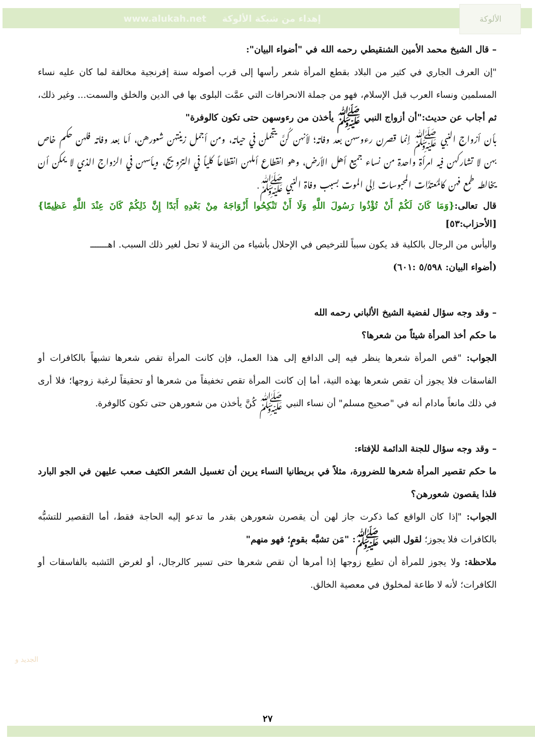www.alukah.net إهداء من شبكة الألوكة الألوكة
– قال الشيخ محمد الأمين الشنقيطي رحمه الله في "أضواء البيان":
"إن العرف الجاري في كثير من البلاد بقطع المرأة شعر رأسها إلى قرب أصوله سنة إفرنجية مخالفة لما كان عليه نساء المسلمين ونساء العرب قبل الإسلام، فهو من جملة الانحرافات التي عمَّت البلوى بها في الدين والخلق والسمت... وغير ذلك، ثم أجاب عن حديث:"أن أزواج النبي ﷺ يأخذن من رءوسهن حتى تكون كالوفرة"
بأن أزواج النبي ﷺ إنما قصرن رءوسهن بعد وفاته؛ لأنهن كُنَّ يتجملن في حياته، ومن أجمل زينتهن شعورهن، أما بعد وفاته فلهن حكم خاص بهن لا تشاركهن فيه امرأة واحدة من نساء جميع أهل الأرض، وهو انقطاع أملهن انقطاعاً كلياً في التزويج، ويأسهن في الزواج الذي لا يمكن أن يخالطه طمع فهن كالمُعتدَّات المحبوسات إلى الموت بسبب وفاة النبي ﷺ.
قال تعالى:{وَمَا كَانَ لَكُمْ أَنْ تُؤْذُوا رَسُولَ اللَّهِ وَلَا أَنْ تَنْكِحُوا أَزْوَاجَهُ مِنْ بَعْدِهِ أَبَدًا إِنَّ ذَلِكُمْ كَانَ عِنْدَ اللَّهِ عَظِيمًا} [الأحزاب:٥٣]
واليأس من الرجال بالكلية قد يكون سبباً للترخيص في الإحلال بأشياء من الزينة لا تحل لغير ذلك السبب. اهـــــــ
(أضواء البيان: ٥/٥٩٨ :٦٠١)
– وقد وجه سؤال لفضية الشيخ الألباني رحمه الله
ما حكم أخذ المرأة شيئاً من شعرها؟
الجواب: "قص المرأة شعرها ينظر فيه إلى الدافع إلى هذا العمل، فإن كانت المرأة تقص شعرها تشبهاً بالكافرات أو الفاسقات فلا يجوز أن تقص شعرها بهذه النية، أما إن كانت المرأة تقص تخفيفاً من شعرها أو تحقيقاً لرغبة زوجها؛ فلا أرى في ذلك مانعاً مادام أنه في "صحيح مسلم" أن نساء النبي ﷺ كُنَّ يأخذن من شعورهن حتى تكون كالوفرة.
– وقد وجه سؤال للجنة الدائمة للإفتاء:
ما حكم تقصير المرأة شعرها للضرورة، مثلاً في بريطانيا النساء يرين أن تغسيل الشعر الكثيف صعب عليهن في الجو البارد فلذا يقصون شعورهن؟
الجواب: "إذا كان الواقع كما ذكرت جاز لهن أن يقصرن شعورهن بقدر ما تدعو إليه الحاجة فقط، أما التقصير للتشبُّه بالكافرات فلا يجوز؛ لقول النبي ﷺ: "مَن تشبَّه بقومٍ؛ فهو منهم"
ملاحظة: ولا يجوز للمرأة أن تطيع زوجها إذا أمرها أن تقص شعرها حتى تسير كالرجال، أو لغرض التَشبه بالفاسقات أو الكافرات؛ لأنه لا طاعة لمخلوق في معصية الخالق.
الجديد و
٢٧